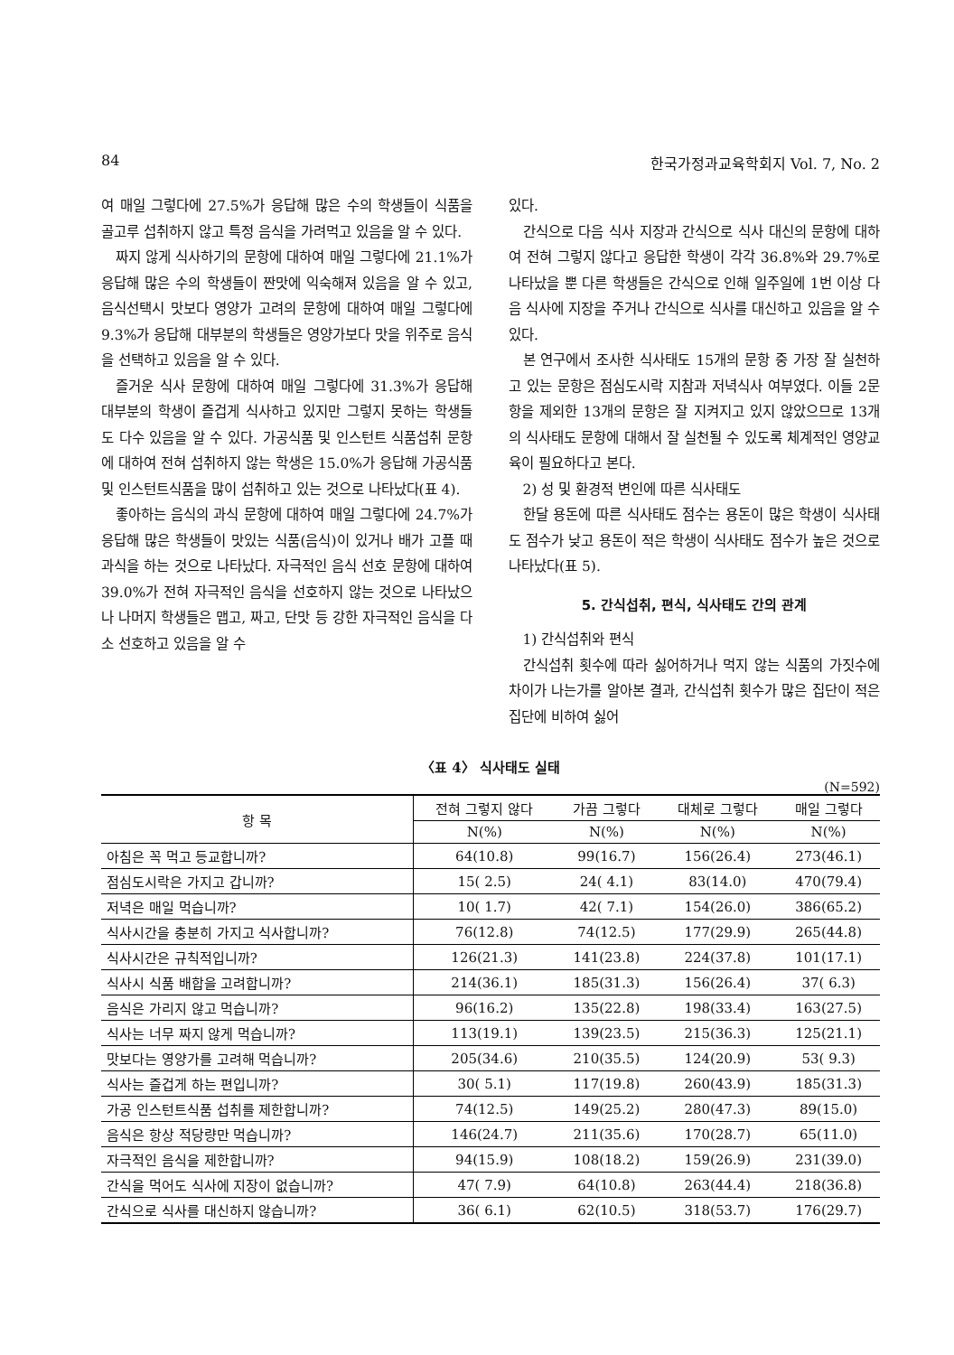84 한국가정과교육학회지 Vol. 7, No. 2
여 매일 그렇다에 27.5%가 응답해 많은 수의 학생들이 식품을 골고루 섭취하지 않고 특정 음식을 가려먹고 있음을 알 수 있다.
짜지 않게 식사하기의 문항에 대하여 매일 그렇다에 21.1%가 응답해 많은 수의 학생들이 짠맛에 익숙해져 있음을 알 수 있고, 음식선택시 맛보다 영양가 고려의 문항에 대하여 매일 그렇다에 9.3%가 응답해 대부분의 학생들은 영양가보다 맛을 위주로 음식을 선택하고 있음을 알 수 있다.
즐거운 식사 문항에 대하여 매일 그렇다에 31.3%가 응답해 대부분의 학생이 즐겁게 식사하고 있지만 그렇지 못하는 학생들도 다수 있음을 알 수 있다. 가공식품 및 인스턴트 식품섭취 문항에 대하여 전혀 섭취하지 않는 학생은 15.0%가 응답해 가공식품 및 인스턴트식품을 많이 섭취하고 있는 것으로 나타났다(표 4).
좋아하는 음식의 과식 문항에 대하여 매일 그렇다에 24.7%가 응답해 많은 학생들이 맛있는 식품(음식)이 있거나 배가 고플 때 과식을 하는 것으로 나타났다. 자극적인 음식 선호 문항에 대하여 39.0%가 전혀 자극적인 음식을 선호하지 않는 것으로 나타났으나 나머지 학생들은 맵고, 짜고, 단맛 등 강한 자극적인 음식을 다소 선호하고 있음을 알 수
있다.
간식으로 다음 식사 지장과 간식으로 식사 대신의 문항에 대하여 전혀 그렇지 않다고 응답한 학생이 각각 36.8%와 29.7%로 나타났을 뿐 다른 학생들은 간식으로 인해 일주일에 1번 이상 다음 식사에 지장을 주거나 간식으로 식사를 대신하고 있음을 알 수 있다.
본 연구에서 조사한 식사태도 15개의 문항 중 가장 잘 실천하고 있는 문항은 점심도시락 지참과 저녁식사 여부였다. 이들 2문항을 제외한 13개의 문항은 잘 지켜지고 있지 않았으므로 13개의 식사태도 문항에 대해서 잘 실천될 수 있도록 체계적인 영양교육이 필요하다고 본다.
2) 성 및 환경적 변인에 따른 식사태도
한달 용돈에 따른 식사태도 점수는 용돈이 많은 학생이 식사태도 점수가 낮고 용돈이 적은 학생이 식사태도 점수가 높은 것으로 나타났다(표 5).
5. 간식섭취, 편식, 식사태도 간의 관계
1) 간식섭취와 편식
간식섭취 횟수에 따라 싫어하거나 먹지 않는 식품의 가짓수에 차이가 나는가를 알아본 결과, 간식섭취 횟수가 많은 집단이 적은 집단에 비하여 싫어
〈표 4〉 식사태도 실태
(N=592)
| 항 목 | 전혀 그렇지 않다 | 가끔 그렇다 | 대체로 그렇다 | 매일 그렇다 |
| --- | --- | --- | --- | --- |
| | N(%) | N(%) | N(%) | N(%) |
| 아침은 꼭 먹고 등교합니까? | 64(10.8) | 99(16.7) | 156(26.4) | 273(46.1) |
| 점심도시락은 가지고 갑니까? | 15( 2.5) | 24( 4.1) | 83(14.0) | 470(79.4) |
| 저녁은 매일 먹습니까? | 10( 1.7) | 42( 7.1) | 154(26.0) | 386(65.2) |
| 식사시간을 충분히 가지고 식사합니까? | 76(12.8) | 74(12.5) | 177(29.9) | 265(44.8) |
| 식사시간은 규칙적입니까? | 126(21.3) | 141(23.8) | 224(37.8) | 101(17.1) |
| 식사시 식품 배합을 고려합니까? | 214(36.1) | 185(31.3) | 156(26.4) | 37( 6.3) |
| 음식은 가리지 않고 먹습니까? | 96(16.2) | 135(22.8) | 198(33.4) | 163(27.5) |
| 식사는 너무 짜지 않게 먹습니까? | 113(19.1) | 139(23.5) | 215(36.3) | 125(21.1) |
| 맛보다는 영양가를 고려해 먹습니까? | 205(34.6) | 210(35.5) | 124(20.9) | 53( 9.3) |
| 식사는 즐겁게 하는 편입니까? | 30( 5.1) | 117(19.8) | 260(43.9) | 185(31.3) |
| 가공 인스턴트식품 섭취를 제한합니까? | 74(12.5) | 149(25.2) | 280(47.3) | 89(15.0) |
| 음식은 항상 적당량만 먹습니까? | 146(24.7) | 211(35.6) | 170(28.7) | 65(11.0) |
| 자극적인 음식을 제한합니까? | 94(15.9) | 108(18.2) | 159(26.9) | 231(39.0) |
| 간식을 먹어도 식사에 지장이 없습니까? | 47( 7.9) | 64(10.8) | 263(44.4) | 218(36.8) |
| 간식으로 식사를 대신하지 않습니까? | 36( 6.1) | 62(10.5) | 318(53.7) | 176(29.7) |